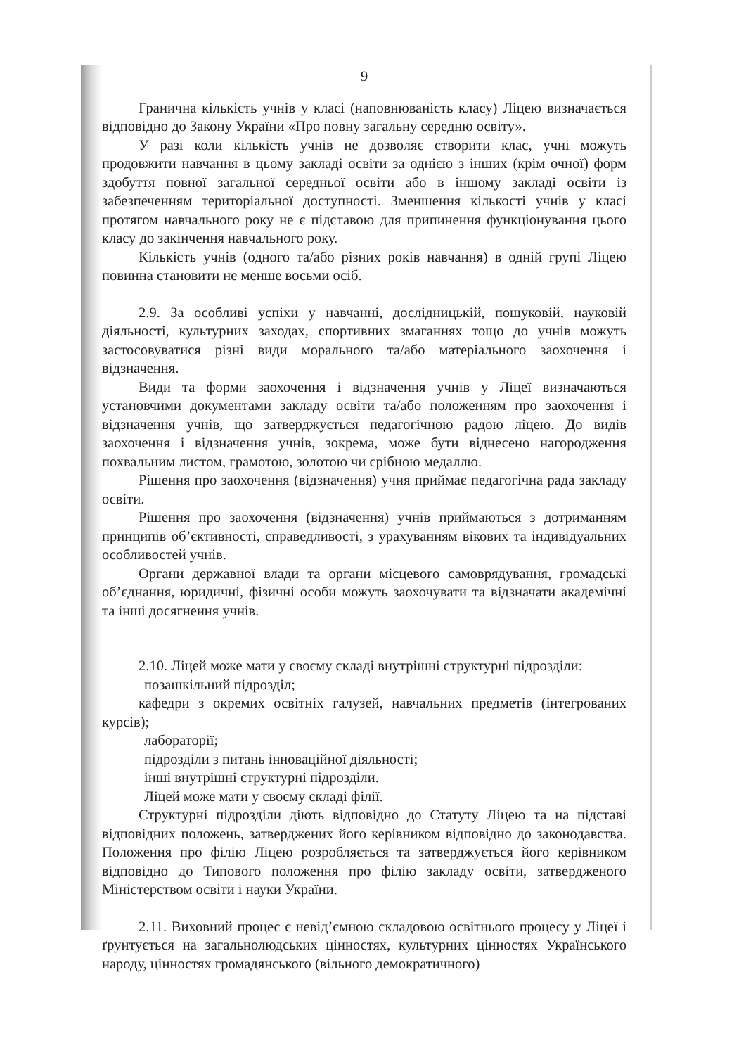9
Гранична кількість учнів у класі (наповнюваність класу) Ліцею визначається відповідно до Закону України «Про повну загальну середню освіту».
У разі коли кількість учнів не дозволяє створити клас, учні можуть продовжити навчання в цьому закладі освіти за однією з інших (крім очної) форм здобуття повної загальної середньої освіти або в іншому закладі освіти із забезпеченням територіальної доступності. Зменшення кількості учнів у класі протягом навчального року не є підставою для припинення функціонування цього класу до закінчення навчального року.
Кількість учнів (одного та/або різних років навчання) в одній групі Ліцею повинна становити не менше восьми осіб.
2.9. За особливі успіхи у навчанні, дослідницькій, пошуковій, науковій діяльності, культурних заходах, спортивних змаганнях тощо до учнів можуть застосовуватися різні види морального та/або матеріального заохочення і відзначення.
Види та форми заохочення і відзначення учнів у Ліцеї визначаються установчими документами закладу освіти та/або положенням про заохочення і відзначення учнів, що затверджується педагогічною радою ліцею. До видів заохочення і відзначення учнів, зокрема, може бути віднесено нагородження похвальним листом, грамотою, золотою чи срібною медаллю.
Рішення про заохочення (відзначення) учня приймає педагогічна рада закладу освіти.
Рішення про заохочення (відзначення) учнів приймаються з дотриманням принципів об’єктивності, справедливості, з урахуванням вікових та індивідуальних особливостей учнів.
Органи державної влади та органи місцевого самоврядування, громадські об’єднання, юридичні, фізичні особи можуть заохочувати та відзначати академічні та інші досягнення учнів.
2.10. Ліцей може мати у своєму складі внутрішні структурні підрозділи:
позашкільний підрозділ;
кафедри з окремих освітніх галузей, навчальних предметів (інтегрованих курсів);
лабораторії;
підрозділи з питань інноваційної діяльності;
інші внутрішні структурні підрозділи.
Ліцей може мати у своєму складі філії.
Структурні підрозділи діють відповідно до Статуту Ліцею та на підставі відповідних положень, затверджених його керівником відповідно до законодавства. Положення про філію Ліцею розробляється та затверджується його керівником відповідно до Типового положення про філію закладу освіти, затвердженого Міністерством освіти і науки України.
2.11. Виховний процес є невід’ємною складовою освітнього процесу у Ліцеї і ґрунтується на загальнолюдських цінностях, культурних цінностях Українського народу, цінностях громадянського (вільного демократичного)